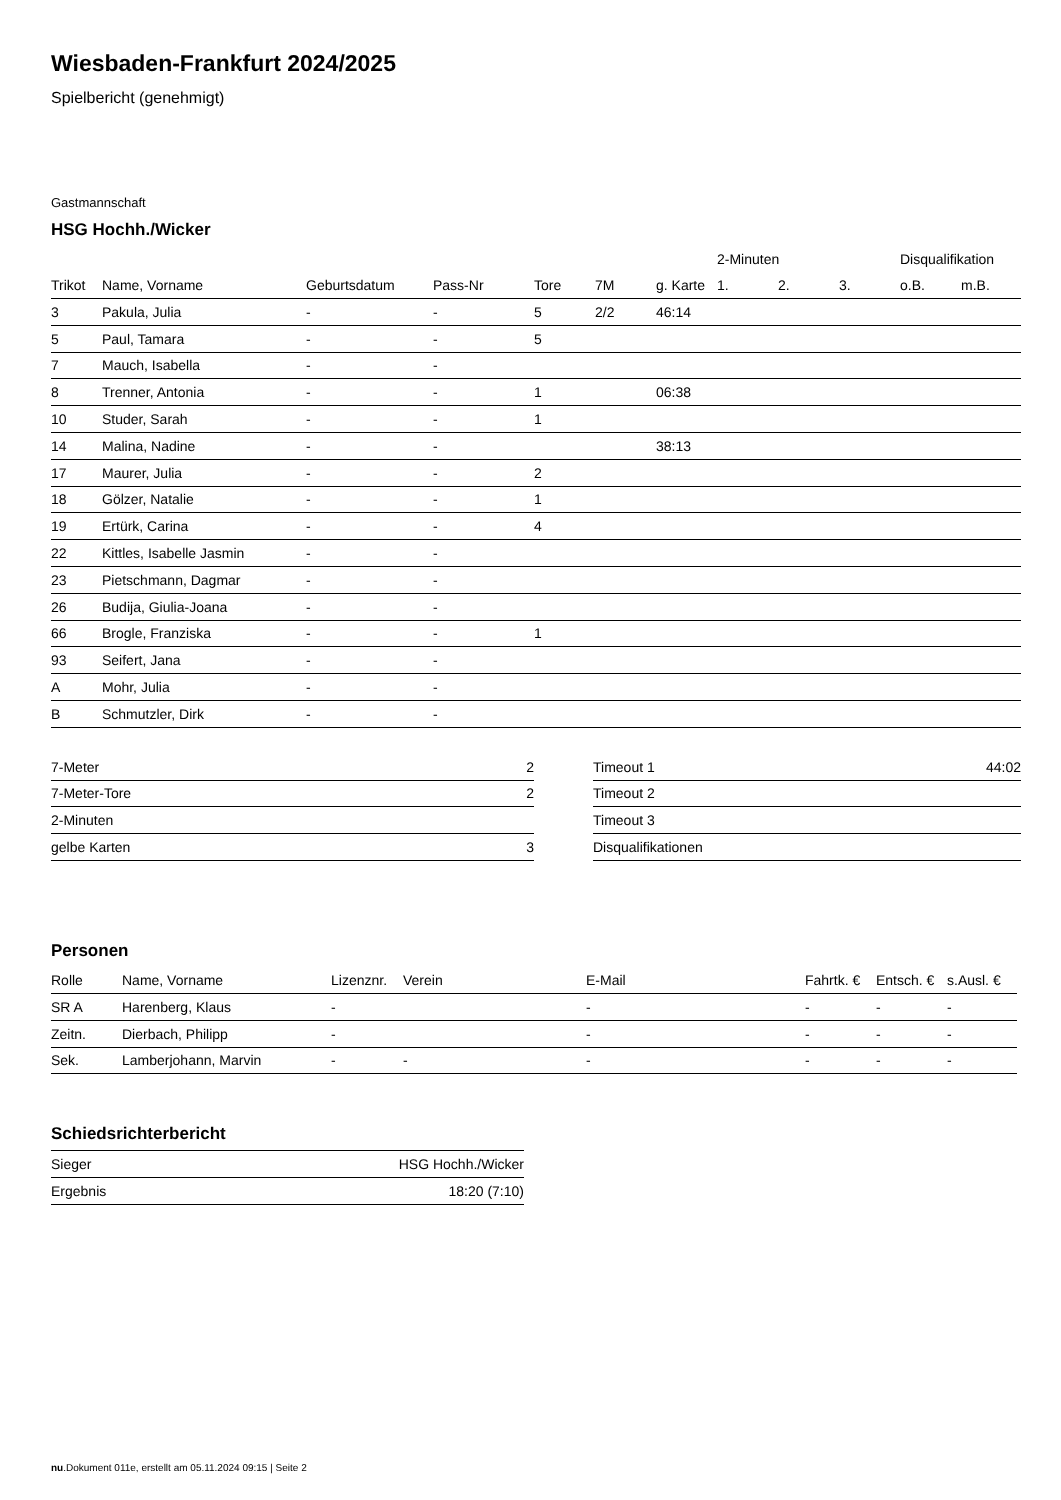Wiesbaden-Frankfurt 2024/2025
Spielbericht (genehmigt)
Gastmannschaft
HSG Hochh./Wicker
| | | | | | | | 2-Minuten | | | Disqualifikation | |
| --- | --- | --- | --- | --- | --- | --- | --- | --- | --- | --- | --- |
| Trikot | Name, Vorname | Geburtsdatum | Pass-Nr | Tore | 7M | g. Karte | 1. | 2. | 3. | o.B. | m.B. |
| 3 | Pakula, Julia | - | - | 5 | 2/2 | 46:14 | | | | | |
| 5 | Paul, Tamara | - | - | 5 | | | | | | | |
| 7 | Mauch, Isabella | - | - | | | | | | | | |
| 8 | Trenner, Antonia | - | - | 1 | | 06:38 | | | | | |
| 10 | Studer, Sarah | - | - | 1 | | | | | | | |
| 14 | Malina, Nadine | - | - | | | 38:13 | | | | | |
| 17 | Maurer, Julia | - | - | 2 | | | | | | | |
| 18 | Gölzer, Natalie | - | - | 1 | | | | | | | |
| 19 | Ertürk, Carina | - | - | 4 | | | | | | | |
| 22 | Kittles, Isabelle Jasmin | - | - | | | | | | | | |
| 23 | Pietschmann, Dagmar | - | - | | | | | | | | |
| 26 | Budija, Giulia-Joana | - | - | | | | | | | | |
| 66 | Brogle, Franziska | - | - | 1 | | | | | | | |
| 93 | Seifert, Jana | - | - | | | | | | | | |
| A | Mohr, Julia | - | - | | | | | | | | |
| B | Schmutzler, Dirk | - | - | | | | | | | | |
| 7-Meter | 2 |
| 7-Meter-Tore | 2 |
| 2-Minuten | |
| gelbe Karten | 3 |
| Timeout 1 | 44:02 |
| Timeout 2 | |
| Timeout 3 | |
| Disqualifikationen | |
Personen
| Rolle | Name, Vorname | Lizenznr. | Verein | E-Mail | Fahrtk. € | Entsch. € | s.Ausl. € |
| --- | --- | --- | --- | --- | --- | --- | --- |
| SR A | Harenberg, Klaus | - | | - | - | - | - |
| Zeitn. | Dierbach, Philipp | - | | - | - | - | - |
| Sek. | Lamberjohann, Marvin | - | - | - | - | - | - |
Schiedsrichterbericht
| Sieger | HSG Hochh./Wicker |
| Ergebnis | 18:20 (7:10) |
nu.Dokument 011e, erstellt am 05.11.2024 09:15 | Seite 2